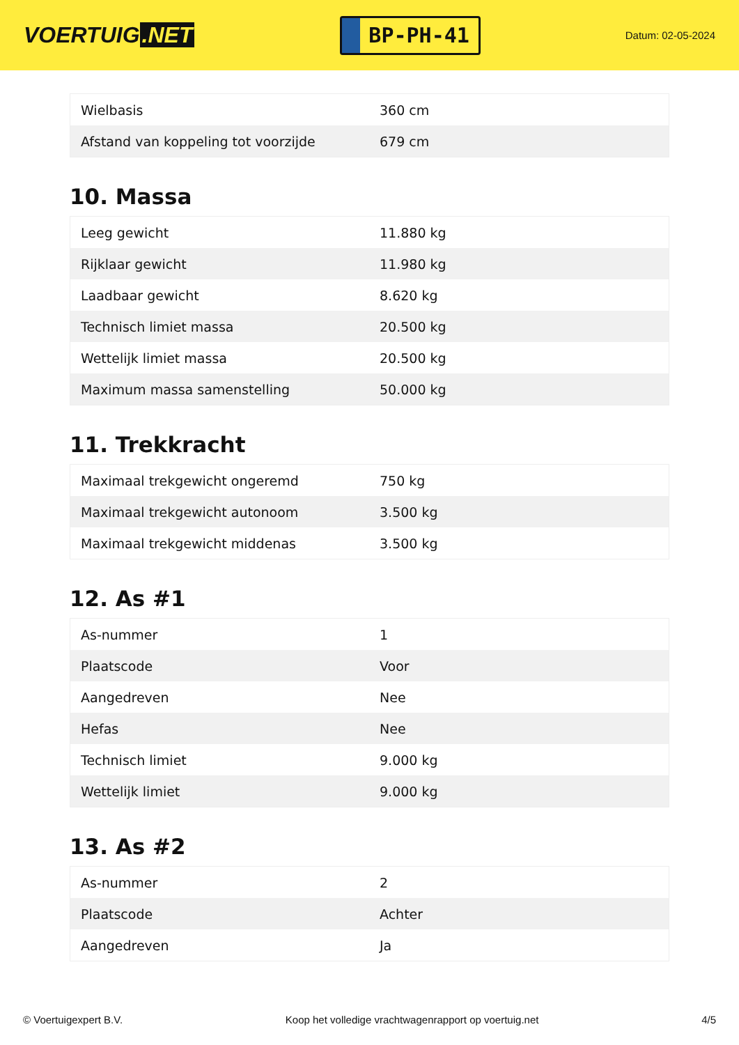VOERTUIG.NET
BP-PH-41
Datum: 02-05-2024
| Wielbasis | 360 cm |
| Afstand van koppeling tot voorzijde | 679 cm |
10. Massa
| Leeg gewicht | 11.880 kg |
| Rijklaar gewicht | 11.980 kg |
| Laadbaar gewicht | 8.620 kg |
| Technisch limiet massa | 20.500 kg |
| Wettelijk limiet massa | 20.500 kg |
| Maximum massa samenstelling | 50.000 kg |
11. Trekkracht
| Maximaal trekgewicht ongeremd | 750 kg |
| Maximaal trekgewicht autonoom | 3.500 kg |
| Maximaal trekgewicht middenas | 3.500 kg |
12. As #1
| As-nummer | 1 |
| Plaatscode | Voor |
| Aangedreven | Nee |
| Hefas | Nee |
| Technisch limiet | 9.000 kg |
| Wettelijk limiet | 9.000 kg |
13. As #2
| As-nummer | 2 |
| Plaatscode | Achter |
| Aangedreven | Ja |
© Voertuigexpert B.V. Koop het volledige vrachtwagenrapport op voertuig.net 4/5